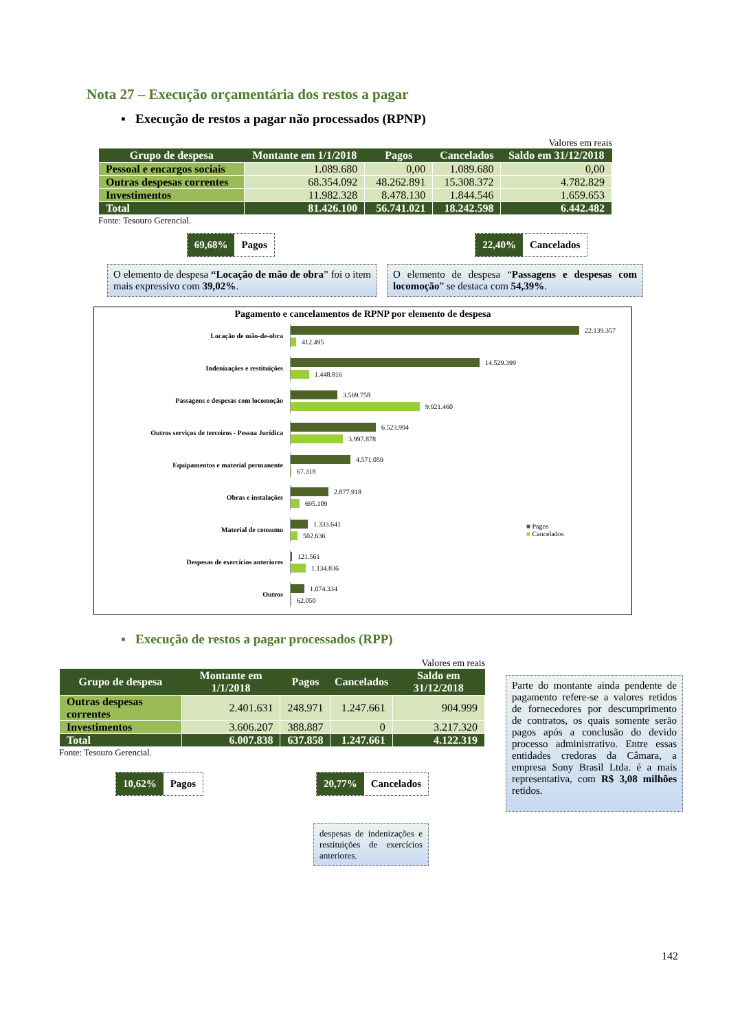Nota 27 – Execução orçamentária dos restos a pagar
▪ Execução de restos a pagar não processados (RPNP)
Valores em reais
| Grupo de despesa | Montante em 1/1/2018 | Pagos | Cancelados | Saldo em 31/12/2018 |
| --- | --- | --- | --- | --- |
| Pessoal e encargos sociais | 1.089.680 | 0,00 | 1.089.680 | 0,00 |
| Outras despesas correntes | 68.354.092 | 48.262.891 | 15.308.372 | 4.782.829 |
| Investimentos | 11.982.328 | 8.478.130 | 1.844.546 | 1.659.653 |
| Total | 81.426.100 | 56.741.021 | 18.242.598 | 6.442.482 |
Fonte: Tesouro Gerencial.
69,68% Pagos 22,40% Cancelados
O elemento de despesa “Locação de mão de obra” foi o item mais expressivo com 39,02%.
O elemento de despesa “Passagens e despesas com locomoção” se destaca com 54,39%.
Pagamento e cancelamentos de RPNP por elemento de despesa
Locação de mão-de-obra
22.139.357
412.495
Indenizações e restituições
14.529.399
1.448.816
Passagens e despesas com locomoção
3.569.758
9.921.460
Outros serviços de terceiros - Pessoa Jurídica
6.523.994
3.997.878
Equipamentos e material permanente
4.571.059
67.318
Obras e instalações
2.877.918
695.109
Material de consumo
1.333.641
502.636
■ Pagos
■ Cancelados
Despesas de exercícios anteriores
121.561
1.134.836
Outros
1.074.334
62.050
▪ Execução de restos a pagar processados (RPP)
Valores em reais
| Grupo de despesa | Montante em 1/1/2018 | Pagos | Cancelados | Saldo em 31/12/2018 |
| --- | --- | --- | --- | --- |
| Outras despesas correntes | 2.401.631 | 248.971 | 1.247.661 | 904.999 |
| Investimentos | 3.606.207 | 388.887 | 0 | 3.217.320 |
| Total | 6.007.838 | 637.858 | 1.247.661 | 4.122.319 |
Fonte: Tesouro Gerencial.
10,62% Pagos 20,77% Cancelados
despesas de indenizações e restituições de exercícios anteriores.
Parte do montante ainda pendente de pagamento refere-se a valores retidos de fornecedores por descumprimento de contratos, os quais somente serão pagos após a conclusão do devido processo administrativo. Entre essas entidades credoras da Câmara, a empresa Sony Brasil Ltda. é a mais representativa, com R$ 3,08 milhões retidos.
142